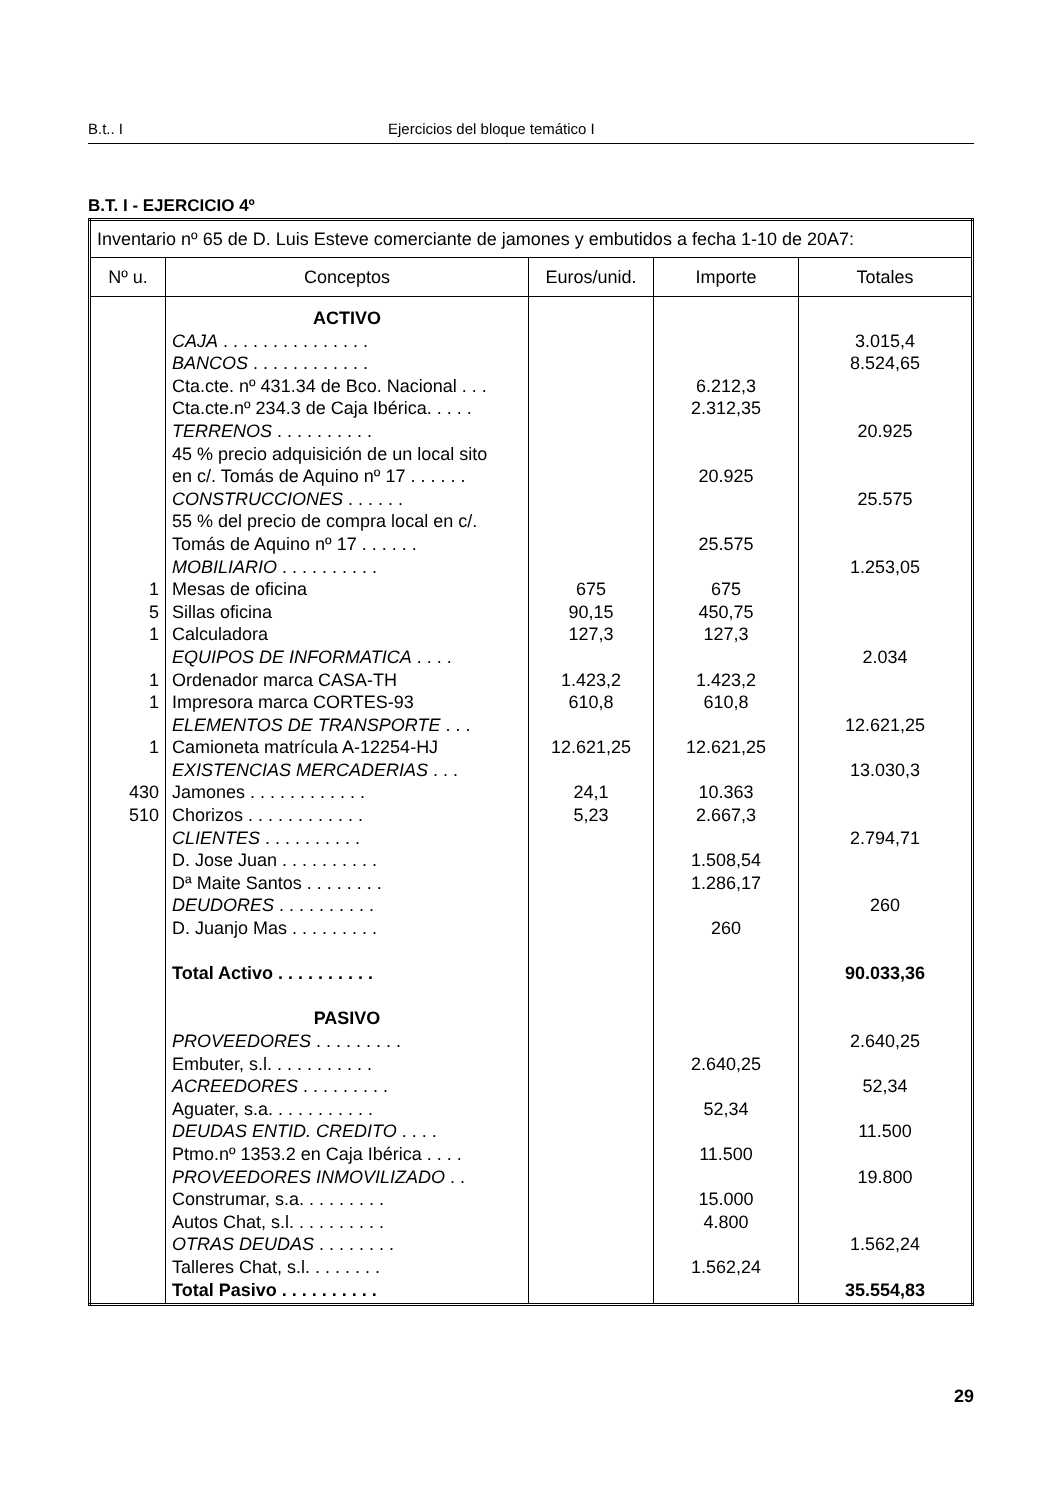B.t.. I Ejercicios del bloque temático I
B.T. I - EJERCICIO 4º
| Inventario nº 65 de D. Luis Esteve comerciante de jamones y embutidos a fecha 1-10 de 20A7: | | | | |
| Nº u. | Conceptos | Euros/unid. | Importe | Totales |
| 1 5 1 1 1 1 430 510 | ACTIVO CAJA . . . . . . . . . . . . . . . BANCOS . . . . . . . . . . . . Cta.cte. nº 431.34 de Bco. Nacional . . . Cta.cte.nº 234.3 de Caja Ibérica. . . . . TERRENOS . . . . . . . . . . 45 % precio adquisición de un local sito en c/. Tomás de Aquino nº 17 . . . . . . CONSTRUCCIONES . . . . . . 55 % del precio de compra local en c/. Tomás de Aquino nº 17 . . . . . . MOBILIARIO . . . . . . . . . . Mesas de oficina Sillas oficina Calculadora EQUIPOS DE INFORMATICA . . . . Ordenador marca CASA-TH Impresora marca CORTES-93 ELEMENTOS DE TRANSPORTE . . . Camioneta matrícula A-12254-HJ EXISTENCIAS MERCADERIAS . . . Jamones . . . . . . . . . . . . Chorizos . . . . . . . . . . . . CLIENTES . . . . . . . . . . D. Jose Juan . . . . . . . . . . Dª Maite Santos . . . . . . . . DEUDORES . . . . . . . . . . D. Juanjo Mas . . . . . . . . . Total Activo . . . . . . . . . . PASIVO PROVEEDORES . . . . . . . . . Embuter, s.l. . . . . . . . . . . ACREEDORES . . . . . . . . . Aguater, s.a. . . . . . . . . . . DEUDAS ENTID. CREDITO . . . . Ptmo.nº 1353.2 en Caja Ibérica . . . . PROVEEDORES INMOVILIZADO . . Construmar, s.a. . . . . . . . . Autos Chat, s.l. . . . . . . . . . OTRAS DEUDAS . . . . . . . . Talleres Chat, s.l. . . . . . . . Total Pasivo . . . . . . . . . . | 675 90,15 127,3 1.423,2 610,8 12.621,25 24,1 5,23 | 6.212,3 2.312,35 20.925 25.575 675 450,75 127,3 1.423,2 610,8 12.621,25 10.363 2.667,3 1.508,54 1.286,17 260 2.640,25 52,34 11.500 15.000 4.800 1.562,24 | 3.015,4 8.524,65 20.925 25.575 1.253,05 2.034 12.621,25 13.030,3 2.794,71 260 90.033,36 2.640,25 52,34 11.500 19.800 1.562,24 35.554,83 |
29